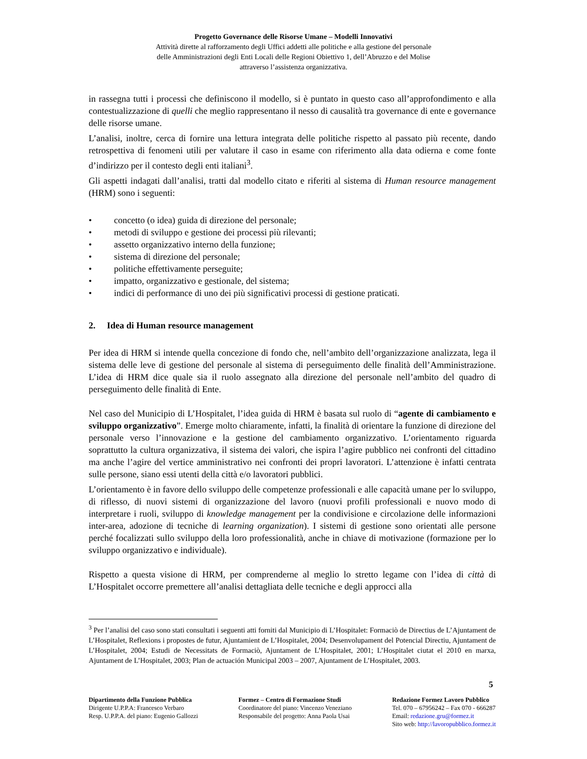Progetto Governance delle Risorse Umane – Modelli Innovativi
Attività dirette al rafforzamento degli Uffici addetti alle politiche e alla gestione del personale
delle Amministrazioni degli Enti Locali delle Regioni Obiettivo 1, dell’Abruzzo e del Molise
attraverso l’assistenza organizzativa.
in rassegna tutti i processi che definiscono il modello, si è puntato in questo caso all’approfondimento e alla contestualizzazione di quelli che meglio rappresentano il nesso di causalità tra governance di ente e governance delle risorse umane.
L’analisi, inoltre, cerca di fornire una lettura integrata delle politiche rispetto al passato più recente, dando retrospettiva di fenomeni utili per valutare il caso in esame con riferimento alla data odierna e come fonte d’indirizzo per il contesto degli enti italiani<sup>3</sup>.
Gli aspetti indagati dall’analisi, tratti dal modello citato e riferiti al sistema di Human resource management (HRM) sono i seguenti:
• concetto (o idea) guida di direzione del personale;
• metodi di sviluppo e gestione dei processi più rilevanti;
• assetto organizzativo interno della funzione;
• sistema di direzione del personale;
• politiche effettivamente perseguite;
• impatto, organizzativo e gestionale, del sistema;
• indici di performance di uno dei più significativi processi di gestione praticati.
2. Idea di Human resource management
Per idea di HRM si intende quella concezione di fondo che, nell’ambito dell’organizzazione analizzata, lega il sistema delle leve di gestione del personale al sistema di perseguimento delle finalità dell’Amministrazione. L’idea di HRM dice quale sia il ruolo assegnato alla direzione del personale nell’ambito del quadro di perseguimento delle finalità di Ente.
Nel caso del Municipio di L’Hospitalet, l’idea guida di HRM è basata sul ruolo di “agente di cambiamento e sviluppo organizzativo”. Emerge molto chiaramente, infatti, la finalità di orientare la funzione di direzione del personale verso l’innovazione e la gestione del cambiamento organizzativo. L’orientamento riguarda soprattutto la cultura organizzativa, il sistema dei valori, che ispira l’agire pubblico nei confronti del cittadino ma anche l’agire del vertice amministrativo nei confronti dei propri lavoratori. L’attenzione è infatti centrata sulle persone, siano essi utenti della città e/o lavoratori pubblici.
L’orientamento è in favore dello sviluppo delle competenze professionali e alle capacità umane per lo sviluppo, di riflesso, di nuovi sistemi di organizzazione del lavoro (nuovi profili professionali e nuovo modo di interpretare i ruoli, sviluppo di knowledge management per la condivisione e circolazione delle informazioni inter-area, adozione di tecniche di learning organization). I sistemi di gestione sono orientati alle persone perché focalizzati sullo sviluppo della loro professionalità, anche in chiave di motivazione (formazione per lo sviluppo organizzativo e individuale).
Rispetto a questa visione di HRM, per comprenderne al meglio lo stretto legame con l’idea di città di L’Hospitalet occorre premettere all’analisi dettagliata delle tecniche e degli approcci alla
<sup>3</sup> Per l’analisi del caso sono stati consultati i seguenti atti forniti dal Municipio di L’Hospitalet: Formaciò de Directius de L’Ajuntament de L’Hospitalet, Reflexions i propostes de futur, Ajuntamient de L’Hospitalet, 2004; Desenvolupament del Potencial Directiu, Ajuntament de L’Hospitalet, 2004; Estudi de Necessitats de Formaciò, Ajuntament de L’Hospitalet, 2001; L’Hospitalet ciutat el 2010 en marxa, Ajuntament de L’Hospitalet, 2003; Plan de actuación Municipal 2003 – 2007, Ajuntament de L’Hospitalet, 2003.
5
Dipartimento della Funzione Pubblica
Dirigente U.P.P.A: Francesco Verbaro
Resp. U.P.P.A. del piano: Eugenio Gallozzi
Formez – Centro di Formazione Studi
Coordinatore del piano: Vincenzo Veneziano
Responsabile del progetto: Anna Paola Usai
Redazione Formez Lavoro Pubblico
Tel. 070 – 67956242 – Fax 070 - 666287
Email: redazione.gru@formez.it
Sito web: http://lavoropubblico.formez.it